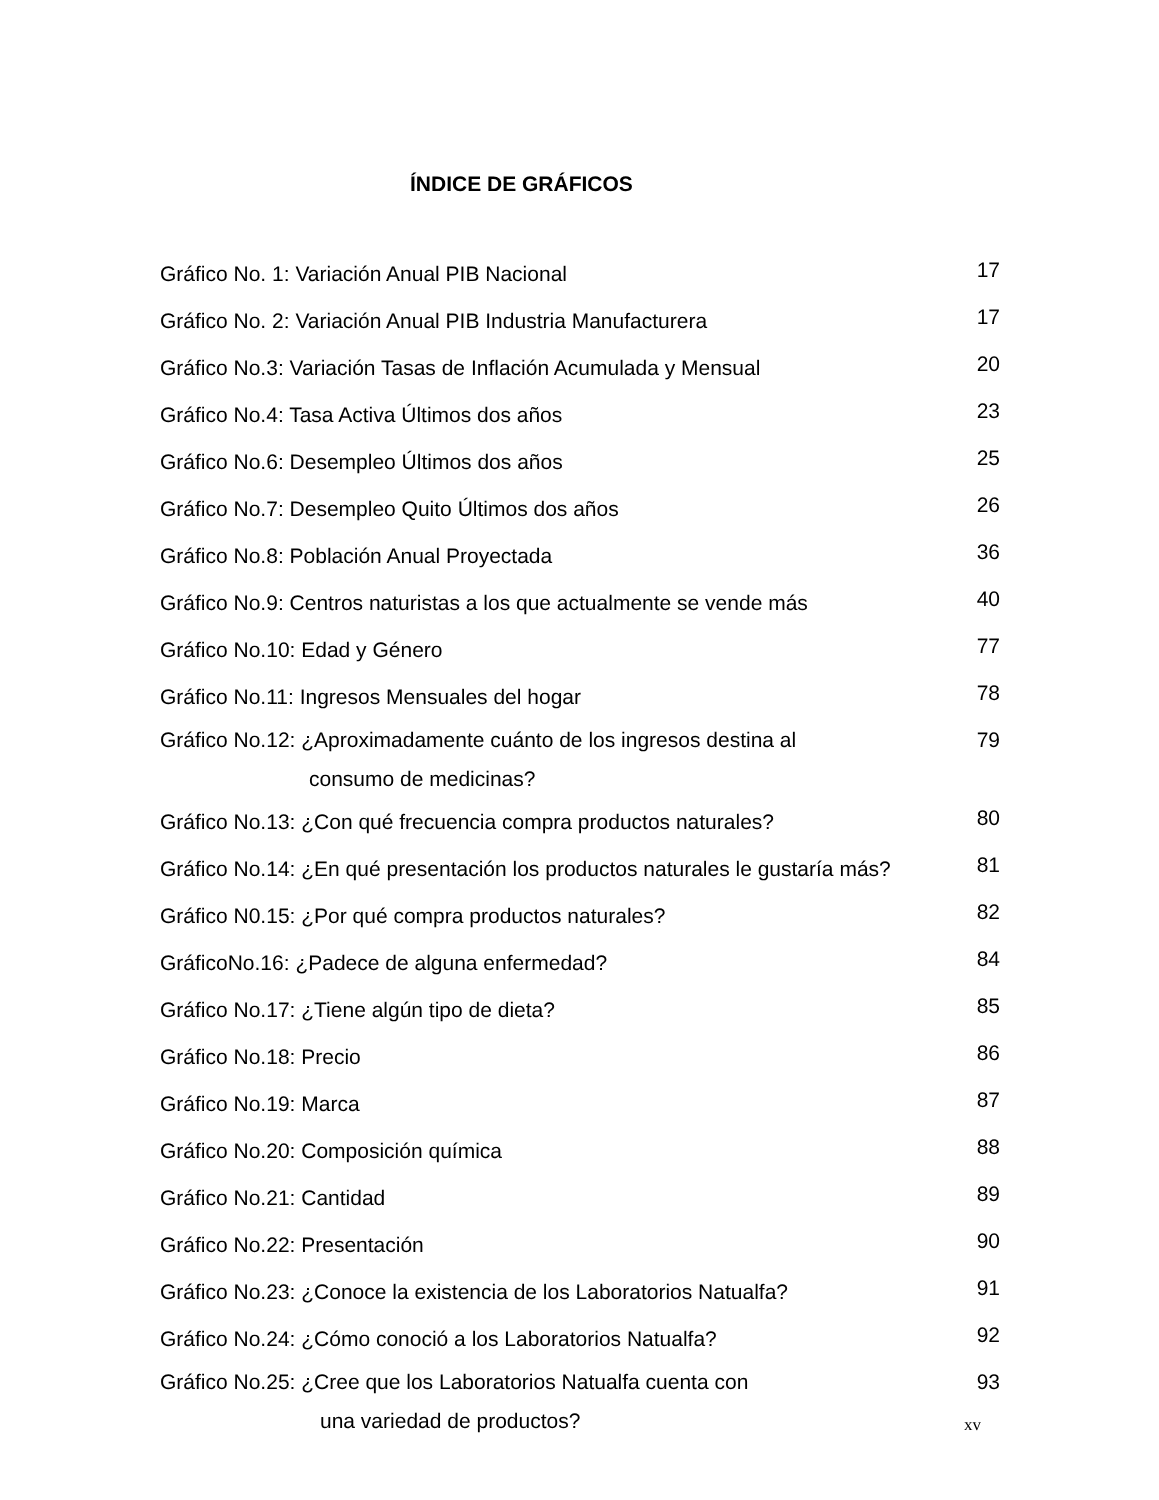ÍNDICE DE GRÁFICOS
| Gráfico No. 1: Variación Anual PIB Nacional | 17 |
| Gráfico No. 2: Variación Anual PIB Industria Manufacturera | 17 |
| Gráfico No.3: Variación Tasas de Inflación Acumulada y Mensual | 20 |
| Gráfico No.4: Tasa Activa Últimos dos años | 23 |
| Gráfico No.6: Desempleo Últimos dos años | 25 |
| Gráfico No.7: Desempleo Quito Últimos dos años | 26 |
| Gráfico No.8: Población Anual Proyectada | 36 |
| Gráfico No.9: Centros naturistas a los que actualmente se vende más | 40 |
| Gráfico No.10: Edad y Género | 77 |
| Gráfico No.11: Ingresos Mensuales del hogar | 78 |
| Gráfico No.12: ¿Aproximadamente cuánto de los ingresos destina al consumo de medicinas? | 79 |
| Gráfico No.13: ¿Con qué frecuencia compra productos naturales? | 80 |
| Gráfico No.14: ¿En qué presentación los productos naturales le gustaría más? | 81 |
| Gráfico N0.15: ¿Por qué compra productos naturales? | 82 |
| GráficoNo.16: ¿Padece de alguna enfermedad? | 84 |
| Gráfico No.17: ¿Tiene algún tipo de dieta? | 85 |
| Gráfico No.18: Precio | 86 |
| Gráfico No.19: Marca | 87 |
| Gráfico No.20: Composición química | 88 |
| Gráfico No.21: Cantidad | 89 |
| Gráfico No.22: Presentación | 90 |
| Gráfico No.23: ¿Conoce la existencia de los Laboratorios Natualfa? | 91 |
| Gráfico No.24: ¿Cómo conoció a los Laboratorios Natualfa? | 92 |
| Gráfico No.25: ¿Cree que los Laboratorios Natualfa cuenta con una variedad de productos? | 93 |
xv